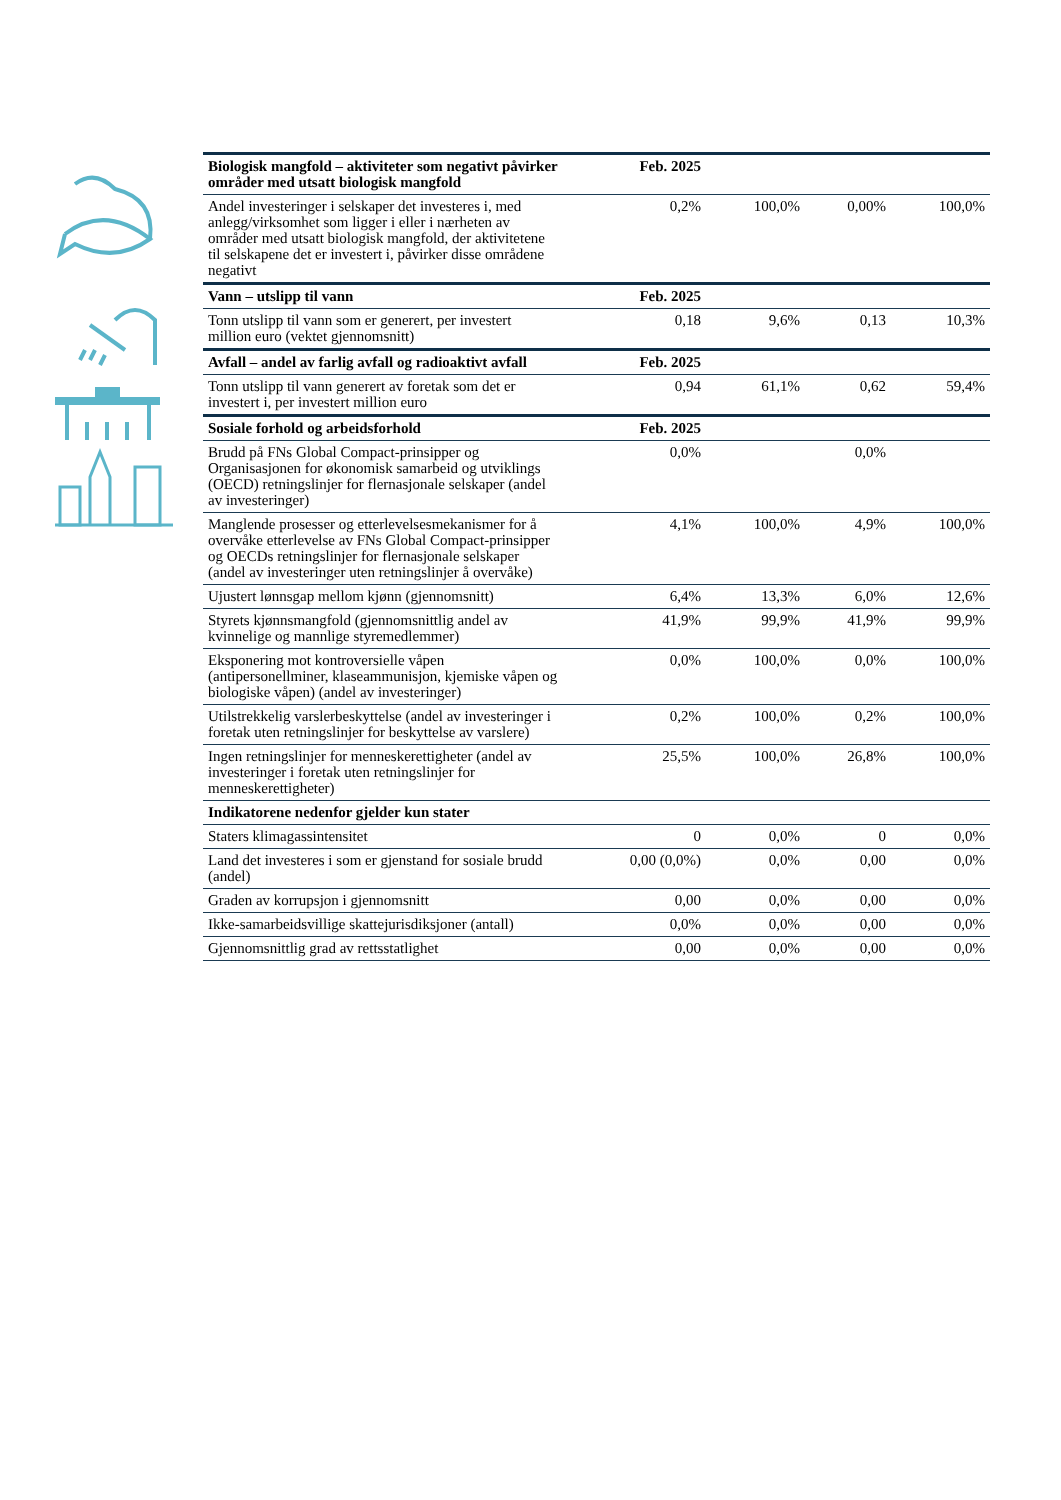| Biologisk mangfold – aktiviteter som negativt påvirker områder med utsatt biologisk mangfold | Feb. 2025 | | | |
| Andel investeringer i selskaper det investeres i, med anlegg/virksomhet som ligger i eller i nærheten av områder med utsatt biologisk mangfold, der aktivitetene til selskapene det er investert i, påvirker disse områdene negativt | 0,2% | 100,0% | 0,00% | 100,0% |
| Vann – utslipp til vann | Feb. 2025 | | | |
| Tonn utslipp til vann som er generert, per investert million euro (vektet gjennomsnitt) | 0,18 | 9,6% | 0,13 | 10,3% |
| Avfall – andel av farlig avfall og radioaktivt avfall | Feb. 2025 | | | |
| Tonn utslipp til vann generert av foretak som det er investert i, per investert million euro | 0,94 | 61,1% | 0,62 | 59,4% |
| Sosiale forhold og arbeidsforhold | Feb. 2025 | | | |
| Brudd på FNs Global Compact-prinsipper og Organisasjonen for økonomisk samarbeid og utviklings (OECD) retningslinjer for flernasjonale selskaper (andel av investeringer) | 0,0% | | 0,0% | |
| Manglende prosesser og etterlevelsesmekanismer for å overvåke etterlevelse av FNs Global Compact-prinsipper og OECDs retningslinjer for flernasjonale selskaper (andel av investeringer uten retningslinjer å overvåke) | 4,1% | 100,0% | 4,9% | 100,0% |
| Ujustert lønnsgap mellom kjønn (gjennomsnitt) | 6,4% | 13,3% | 6,0% | 12,6% |
| Styrets kjønnsmangfold (gjennomsnittlig andel av kvinnelige og mannlige styremedlemmer) | 41,9% | 99,9% | 41,9% | 99,9% |
| Eksponering mot kontroversielle våpen (antipersonellminer, klaseammunisjon, kjemiske våpen og biologiske våpen) (andel av investeringer) | 0,0% | 100,0% | 0,0% | 100,0% |
| Utilstrekkelig varslerbeskyttelse (andel av investeringer i foretak uten retningslinjer for beskyttelse av varslere) | 0,2% | 100,0% | 0,2% | 100,0% |
| Ingen retningslinjer for menneskerettigheter (andel av investeringer i foretak uten retningslinjer for menneskerettigheter) | 25,5% | 100,0% | 26,8% | 100,0% |
| Indikatorene nedenfor gjelder kun stater | | | | |
| Staters klimagassintensitet | 0 | 0,0% | 0 | 0,0% |
| Land det investeres i som er gjenstand for sosiale brudd (andel) | 0,00 (0,0%) | 0,0% | 0,00 | 0,0% |
| Graden av korrupsjon i gjennomsnitt | 0,00 | 0,0% | 0,00 | 0,0% |
| Ikke-samarbeidsvillige skattejurisdiksjoner (antall) | 0,0% | 0,0% | 0,00 | 0,0% |
| Gjennomsnittlig grad av rettsstatlighet | 0,00 | 0,0% | 0,00 | 0,0% |